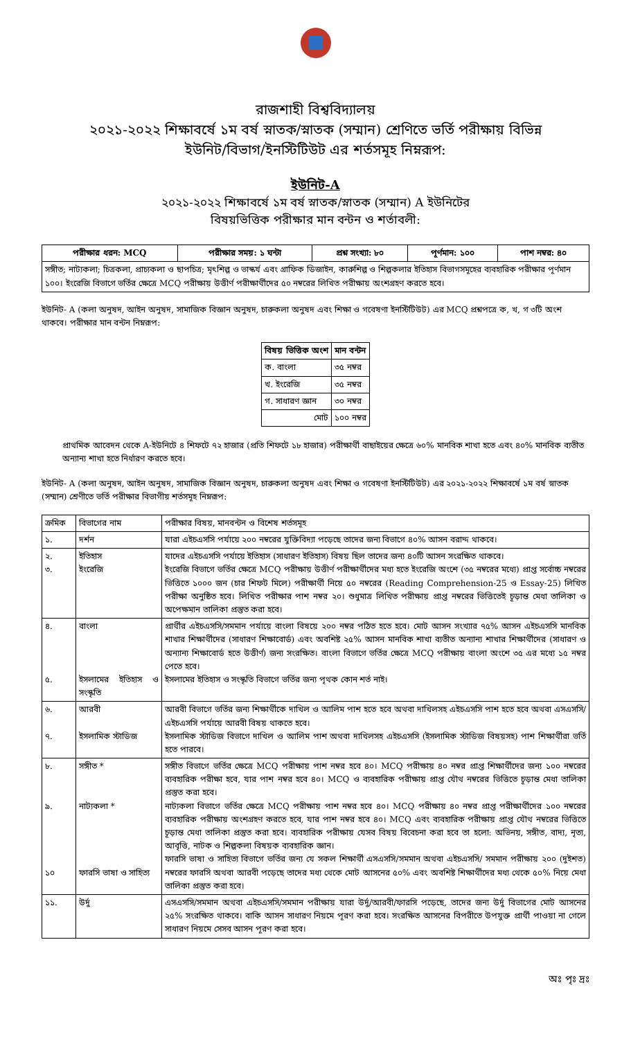রাজশাহী বিশ্ববিদ্যালয়
২০২১-২০২২ শিক্ষাবর্ষে ১ম বর্ষ স্নাতক/স্নাতক (সম্মান) শ্রেণিতে ভর্তি পরীক্ষায় বিভিন্ন
ইউনিট/বিভাগ/ইনস্টিটিউট এর শর্তসমূহ নিম্নরূপ:
ইউনিট-A
২০২১-২০২২ শিক্ষাবর্ষে ১ম বর্ষ স্নাতক/স্নাতক (সম্মান) A ইউনিটের
বিষয়ভিত্তিক পরীক্ষার মান বন্টন ও শর্তাবলী:
| পরীক্ষার ধরন: MCQ | পরীক্ষার সময়: ১ ঘন্টা | প্রশ্ন সংখ্যা: ৮০ | পূর্ণমান: ১০০ | পাশ নম্বর: ৪০ |
| --- | --- | --- | --- | --- |
| সঙ্গীত; নাট্যকলা; চিত্রকলা, প্রাচ্যকলা ও ছাপচিত্র; মৃৎশিল্প ও ভাস্কর্য এবং গ্রাফিক ডিজাইন, কারুশিল্প ও শিল্পকলার ইতিহাস বিভাগসমূহের ব্যবহারিক পরীক্ষার পূর্ণমান ১০০। ইংরেজি বিভাগে ভর্তির ক্ষেত্রে MCQ পরীক্ষায় উত্তীর্ণ পরীক্ষার্থীদের ৫০ নম্বরের লিখিত পরীক্ষায় অংশগ্রহণ করতে হবে। | | | | |
ইউনিট- A (কলা অনুষদ, আইন অনুষদ, সামাজিক বিজ্ঞান অনুষদ, চারুকলা অনুষদ এবং শিক্ষা ও গবেষণা ইনস্টিটিউট) এর MCQ প্রশ্নপত্রে ক, খ, গ ৩টি অংশ থাকবে। পরীক্ষার মান বন্টন নিম্নরূপ:
| বিষয় ভিত্তিক অংশ | মান বন্টন |
| --- | --- |
| ক. বাংলা | ৩৫ নম্বর |
| খ. ইংরেজি | ৩৫ নম্বর |
| গ. সাধারণ জ্ঞান | ৩০ নম্বর |
| মোট | ১০০ নম্বর |
প্রাথমিক আবেদন থেকে A-ইউনিটে ৪ শিফটে ৭২ হাজার (প্রতি শিফটে ১৮ হাজার) পরীক্ষার্থী বাছাইয়ের ক্ষেত্রে ৬০% মানবিক শাখা হতে এবং ৪০% মানবিক ব্যতীত অন্যান্য শাখা হতে নির্ধারণ করতে হবে।
ইউনিট- A (কলা অনুষদ, আইন অনুষদ, সামাজিক বিজ্ঞান অনুষদ, চারুকলা অনুষদ এবং শিক্ষা ও গবেষণা ইনস্টিটিউট) এর ২০২১-২০২২ শিক্ষাবর্ষে ১ম বর্ষ স্নাতক (সম্মান) শ্রেণীতে ভর্তি পরীক্ষার বিভাগীয় শর্তসমূহ নিম্নরূপ:
| ক্রমিক | বিভাগের নাম | পরীক্ষার বিষয়, মানবন্টন ও বিশেষ শর্তসমূহ |
| ১. | দর্শন | যারা এইচএসসি পর্যায়ে ২০০ নম্বরের যুক্তিবিদ্যা পড়েছে তাদের জন্য বিভাগে ৪০% আসন বরাদ্দ থাকবে। |
| ২. ৩. | ইতিহাস ইংরেজি | যাদের এইচএসসি পর্যায়ে ইতিহাস (সাধারণ ইতিহাস) বিষয় ছিল তাদের জন্য ৪০টি আসন সংরক্ষিত থাকবে। ইংরেজি বিভাগে ভর্তির ক্ষেত্রে MCQ পরীক্ষায় উত্তীর্ণ পরীক্ষার্থীদের মধ্য হতে ইংরেজি অংশে (৩৫ নম্বরের মধ্যে) প্রাপ্ত সর্বোচ্চ নম্বরের ভিত্তিতে ১০০০ জন (চার শিফট মিলে) পরীক্ষার্থী নিয়ে ৫০ নম্বরের (Reading Comprehension-25 ও Essay-25) লিখিত পরীক্ষা অনুষ্ঠিত হবে। লিখিত পরীক্ষার পাশ নম্বর ২০। শুধুমাত্র লিখিত পরীক্ষায় প্রাপ্ত নম্বরের ভিত্তিতেই চূড়ান্ত মেধা তালিকা ও অপেক্ষমান তালিকা প্রস্তুত করা হবে। |
| ৪. ৫. | বাংলা ইসলামের ইতিহাস ও সংস্কৃতি | প্রার্থীর এইচএসসি/সমমান পর্যায়ে বাংলা বিষয়ে ২০০ নম্বর পঠিত হতে হবে। মোট আসন সংখ্যার ৭৫% আসন এইচএসসি মানবিক শাখার শিক্ষার্থীদের (সাধারণ শিক্ষাবোর্ড) এবং অবশিষ্ট ২৫% আসন মানবিক শাখা ব্যতীত অন্যান্য শাখার শিক্ষার্থীদের (সাধারণ ও অন্যান্য শিক্ষাবোর্ড হতে উত্তীর্ণ) জন্য সংরক্ষিত। বাংলা বিভাগে ভর্তির ক্ষেত্রে MCQ পরীক্ষায় বাংলা অংশে ৩৫ এর মধ্যে ১৫ নম্বর পেতে হবে। ইসলামের ইতিহাস ও সংস্কৃতি বিভাগে ভর্তির জন্য পৃথক কোন শর্ত নাই। |
| ৬. ৭. | আরবী ইসলামিক স্টাডিজ | আরবী বিভাগে ভর্তির জন্য শিক্ষার্থীকে দাখিল ও আলিম পাশ হতে হবে অথবা দাখিলসহ এইচএসসি পাশ হতে হবে অথবা এসএসসি/এইচএসসি পর্যায়ে আরবী বিষয় থাকতে হবে। ইসলামিক স্টাডিজ বিভাগে দাখিল ও আলিম পাশ অথবা দাখিলসহ এইচএসসি (ইসলামিক স্টাডিজ বিষয়সহ) পাশ শিক্ষার্থীরা ভর্তি হতে পারবে। |
| ৮. ৯. ১০ | সঙ্গীত * নাট্যকলা * ফারসি ভাষা ও সাহিত্য | সঙ্গীত বিভাগে ভর্তির ক্ষেত্রে MCQ পরীক্ষায় পাশ নম্বর হবে ৪০। MCQ পরীক্ষায় ৪০ নম্বর প্রাপ্ত শিক্ষার্থীদের জন্য ১০০ নম্বরের ব্যবহারিক পরীক্ষা হবে, যার পাশ নম্বর হবে ৪০। MCQ ও ব্যবহারিক পরীক্ষায় প্রাপ্ত যৌথ নম্বরের ভিত্তিতে চূড়ান্ত মেধা তালিকা প্রস্তুত করা হবে। নাট্যকলা বিভাগে ভর্তির ক্ষেত্রে MCQ পরীক্ষায় পাশ নম্বর হবে ৪০। MCQ পরীক্ষায় ৪০ নম্বর প্রাপ্ত পরীক্ষার্থীদের ১০০ নম্বরের ব্যবহারিক পরীক্ষায় অংশগ্রহণ করতে হবে, যার পাশ নম্বর হবে ৪০। MCQ এবং ব্যবহারিক পরীক্ষায় প্রাপ্ত যৌথ নম্বরের ভিত্তিতে চূড়ান্ত মেধা তালিকা প্রস্তুত করা হবে। ব্যবহারিক পরীক্ষায় যেসব বিষয় বিবেচনা করা হবে তা হলো: অভিনয়, সঙ্গীত, বাদ্য, নৃত্য, আবৃত্তি, নাটক ও শিল্পকলা বিষয়ক ব্যবহারিক জ্ঞান। ফারসি ভাষা ও সাহিত্য বিভাগে ভর্তির জন্য যে সকল শিক্ষার্থী এসএসসি/সমমান অথবা এইচএসসি/ সমমান পরীক্ষায় ২০০ (দুইশত) নম্বরের ফারসি অথবা আরবী পড়েছে তাদের মধ্য থেকে মোট আসনের ৫০% এবং অবশিষ্ট শিক্ষার্থীদের মধ্য থেকে ৫০% নিয়ে মেধা তালিকা প্রস্তুত করা হবে। |
| ১১. | উর্দু | এসএসসি/সমমান অথবা এইচএসসি/সমমান পরীক্ষায় যারা উর্দু/আরবী/ফারসি পড়েছে, তাদের জন্য উর্দু বিভাগের মোট আসনের ২৫% সংরক্ষিত থাকবে। বাকি আসন সাধারণ নিয়মে পূরণ করা হবে। সংরক্ষিত আসনের বিপরীতে উপযুক্ত প্রার্থী পাওয়া না গেলে সাধারণ নিয়মে সেসব আসন পূরণ করা হবে। |
অঃ পৃঃ দ্রঃ